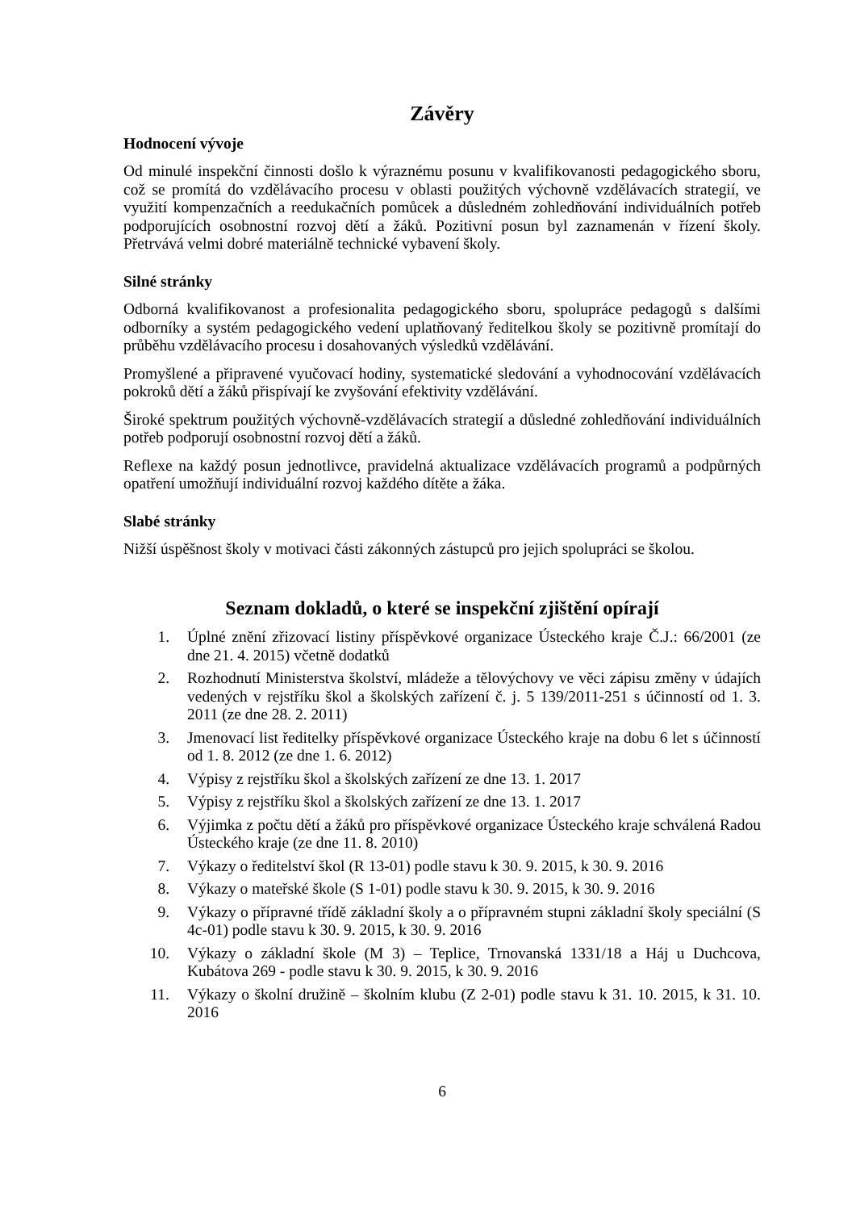Závěry
Hodnocení vývoje
Od minulé inspekční činnosti došlo k výraznému posunu v kvalifikovanosti pedagogického sboru, což se promítá do vzdělávacího procesu v oblasti použitých výchovně vzdělávacích strategií, ve využití kompenzačních a reedukačních pomůcek a důsledném zohledňování individuálních potřeb podporujících osobnostní rozvoj dětí a žáků. Pozitivní posun byl zaznamenán v řízení školy. Přetrvává velmi dobré materiálně technické vybavení školy.
Silné stránky
Odborná kvalifikovanost a profesionalita pedagogického sboru, spolupráce pedagogů s dalšími odborníky a systém pedagogického vedení uplatňovaný ředitelkou školy se pozitivně promítají do průběhu vzdělávacího procesu i dosahovaných výsledků vzdělávání.
Promyšlené a připravené vyučovací hodiny, systematické sledování a vyhodnocování vzdělávacích pokroků dětí a žáků přispívají ke zvyšování efektivity vzdělávání.
Široké spektrum použitých výchovně-vzdělávacích strategií a důsledné zohledňování individuálních potřeb podporují osobnostní rozvoj dětí a žáků.
Reflexe na každý posun jednotlivce, pravidelná aktualizace vzdělávacích programů a podpůrných opatření umožňují individuální rozvoj každého dítěte a žáka.
Slabé stránky
Nižší úspěšnost školy v motivaci části zákonných zástupců pro jejich spolupráci se školou.
Seznam dokladů, o které se inspekční zjištění opírají
1. Úplné znění zřizovací listiny příspěvkové organizace Ústeckého kraje Č.J.: 66/2001 (ze dne 21. 4. 2015) včetně dodatků
2. Rozhodnutí Ministerstva školství, mládeže a tělovýchovy ve věci zápisu změny v údajích vedených v rejstříku škol a školských zařízení č. j. 5 139/2011-251 s účinností od 1. 3. 2011 (ze dne 28. 2. 2011)
3. Jmenovací list ředitelky příspěvkové organizace Ústeckého kraje na dobu 6 let s účinností od 1. 8. 2012 (ze dne 1. 6. 2012)
4. Výpisy z rejstříku škol a školských zařízení ze dne 13. 1. 2017
5. Výpisy z rejstříku škol a školských zařízení ze dne 13. 1. 2017
6. Výjimka z počtu dětí a žáků pro příspěvkové organizace Ústeckého kraje schválená Radou Ústeckého kraje (ze dne 11. 8. 2010)
7. Výkazy o ředitelství škol (R 13-01) podle stavu k 30. 9. 2015, k 30. 9. 2016
8. Výkazy o mateřské škole (S 1-01) podle stavu k 30. 9. 2015, k 30. 9. 2016
9. Výkazy o přípravné třídě základní školy a o přípravném stupni základní školy speciální (S 4c-01) podle stavu k 30. 9. 2015, k 30. 9. 2016
10. Výkazy o základní škole (M 3) – Teplice, Trnovanská 1331/18 a Háj u Duchcova, Kubátova 269 - podle stavu k 30. 9. 2015, k 30. 9. 2016
11. Výkazy o školní družině – školním klubu (Z 2-01) podle stavu k 31. 10. 2015, k 31. 10. 2016
6